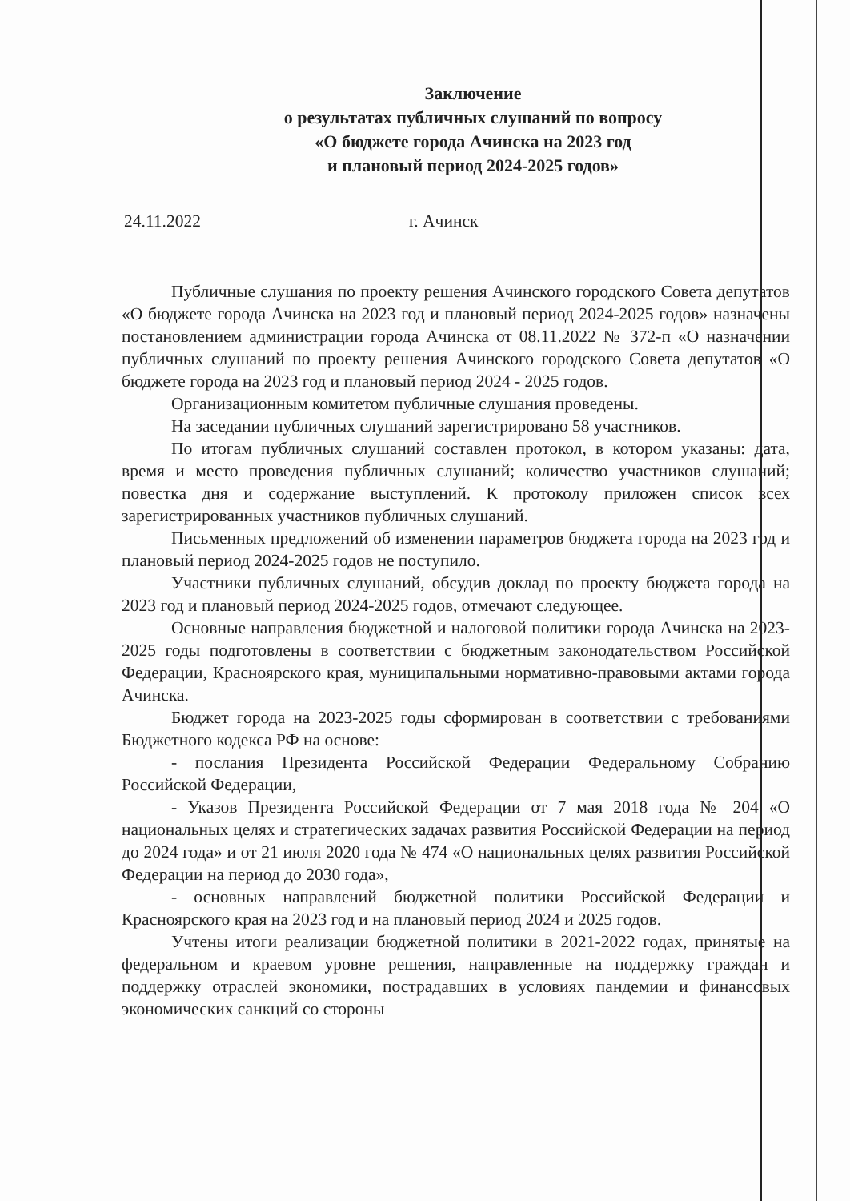Заключение
о результатах публичных слушаний по вопросу
«О бюджете города Ачинска на 2023 год
и плановый период 2024-2025 годов»
24.11.2022 г. Ачинск
Публичные слушания по проекту решения Ачинского городского Совета депутатов «О бюджете города Ачинска на 2023 год и плановый период 2024-2025 годов» назначены постановлением администрации города Ачинска от 08.11.2022 № 372-п «О назначении публичных слушаний по проекту решения Ачинского городского Совета депутатов «О бюджете города на 2023 год и плановый период 2024 - 2025 годов.
Организационным комитетом публичные слушания проведены.
На заседании публичных слушаний зарегистрировано 58 участников.
По итогам публичных слушаний составлен протокол, в котором указаны: дата, время и место проведения публичных слушаний; количество участников слушаний; повестка дня и содержание выступлений. К протоколу приложен список всех зарегистрированных участников публичных слушаний.
Письменных предложений об изменении параметров бюджета города на 2023 год и плановый период 2024-2025 годов не поступило.
Участники публичных слушаний, обсудив доклад по проекту бюджета города на 2023 год и плановый период 2024-2025 годов, отмечают следующее.
Основные направления бюджетной и налоговой политики города Ачинска на 2023-2025 годы подготовлены в соответствии с бюджетным законодательством Российской Федерации, Красноярского края, муниципальными нормативно-правовыми актами города Ачинска.
Бюджет города на 2023-2025 годы сформирован в соответствии с требованиями Бюджетного кодекса РФ на основе:
- послания Президента Российской Федерации Федеральному Собранию Российской Федерации,
- Указов Президента Российской Федерации от 7 мая 2018 года № 204 «О национальных целях и стратегических задачах развития Российской Федерации на период до 2024 года» и от 21 июля 2020 года № 474 «О национальных целях развития Российской Федерации на период до 2030 года»,
- основных направлений бюджетной политики Российской Федерации и Красноярского края на 2023 год и на плановый период 2024 и 2025 годов.
Учтены итоги реализации бюджетной политики в 2021-2022 годах, принятые на федеральном и краевом уровне решения, направленные на поддержку граждан и поддержку отраслей экономики, пострадавших в условиях пандемии и финансовых экономических санкций со стороны